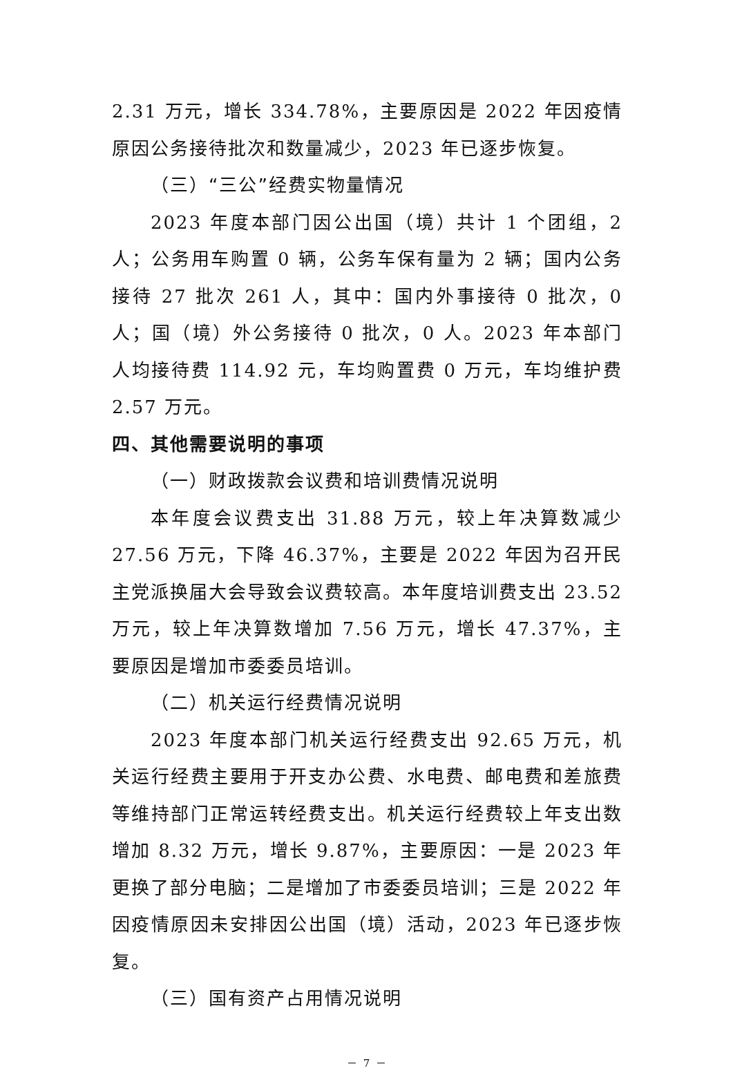2.31 万元，增长 334.78%，主要原因是 2022 年因疫情原因公务接待批次和数量减少，2023 年已逐步恢复。
（三）“三公”经费实物量情况
2023 年度本部门因公出国（境）共计 1 个团组，2 人；公务用车购置 0 辆，公务车保有量为 2 辆；国内公务接待 27 批次 261 人，其中：国内外事接待 0 批次，0 人；国（境）外公务接待 0 批次，0 人。2023 年本部门人均接待费 114.92 元，车均购置费 0 万元，车均维护费 2.57 万元。
四、其他需要说明的事项
（一）财政拨款会议费和培训费情况说明
本年度会议费支出 31.88 万元，较上年决算数减少 27.56 万元，下降 46.37%，主要是 2022 年因为召开民主党派换届大会导致会议费较高。本年度培训费支出 23.52 万元，较上年决算数增加 7.56 万元，增长 47.37%，主要原因是增加市委委员培训。
（二）机关运行经费情况说明
2023 年度本部门机关运行经费支出 92.65 万元，机关运行经费主要用于开支办公费、水电费、邮电费和差旅费等维持部门正常运转经费支出。机关运行经费较上年支出数增加 8.32 万元，增长 9.87%，主要原因：一是 2023 年更换了部分电脑；二是增加了市委委员培训；三是 2022 年因疫情原因未安排因公出国（境）活动，2023 年已逐步恢复。
（三）国有资产占用情况说明
－ 7 －